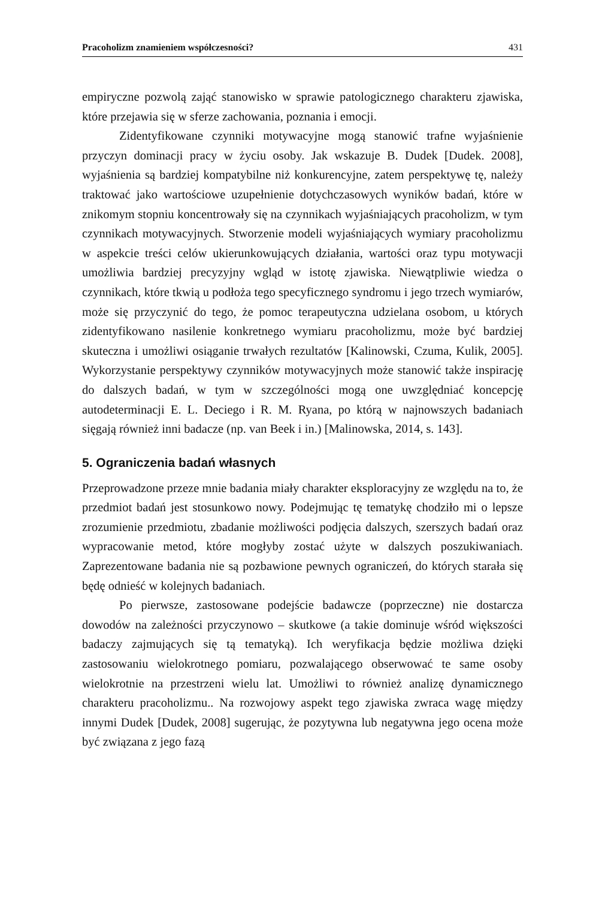Pracoholizm znamieniem współczesności? 431
empiryczne pozwolą zająć stanowisko w sprawie patologicznego charakteru zjawiska, które przejawia się w sferze zachowania, poznania i emocji.
Zidentyfikowane czynniki motywacyjne mogą stanowić trafne wyjaśnienie przyczyn dominacji pracy w życiu osoby. Jak wskazuje B. Dudek [Dudek. 2008], wyjaśnienia są bardziej kompatybilne niż konkurencyjne, zatem perspektywę tę, należy traktować jako wartościowe uzupełnienie dotychczasowych wyników badań, które w znikomym stopniu koncentrowały się na czynnikach wyjaśniających pracoholizm, w tym czynnikach motywacyjnych. Stworzenie modeli wyjaśniających wymiary pracoholizmu w aspekcie treści celów ukierunkowujących działania, wartości oraz typu motywacji umożliwia bardziej precyzyjny wgląd w istotę zjawiska. Niewątpliwie wiedza o czynnikach, które tkwią u podłoża tego specyficznego syndromu i jego trzech wymiarów, może się przyczynić do tego, że pomoc terapeutyczna udzielana osobom, u których zidentyfikowano nasilenie konkretnego wymiaru pracoholizmu, może być bardziej skuteczna i umożliwi osiąganie trwałych rezultatów [Kalinowski, Czuma, Kulik, 2005]. Wykorzystanie perspektywy czynników motywacyjnych może stanowić także inspirację do dalszych badań, w tym w szczególności mogą one uwzględniać koncepcję autodeterminacji E. L. Deciego i R. M. Ryana, po którą w najnowszych badaniach sięgają również inni badacze (np. van Beek i in.) [Malinowska, 2014, s. 143].
5. Ograniczenia badań własnych
Przeprowadzone przeze mnie badania miały charakter eksploracyjny ze względu na to, że przedmiot badań jest stosunkowo nowy. Podejmując tę tematykę chodziło mi o lepsze zrozumienie przedmiotu, zbadanie możliwości podjęcia dalszych, szerszych badań oraz wypracowanie metod, które mogłyby zostać użyte w dalszych poszukiwaniach. Zaprezentowane badania nie są pozbawione pewnych ograniczeń, do których starała się będę odnieść w kolejnych badaniach.
Po pierwsze, zastosowane podejście badawcze (poprzeczne) nie dostarcza dowodów na zależności przyczynowo – skutkowe (a takie dominuje wśród większości badaczy zajmujących się tą tematyką). Ich weryfikacja będzie możliwa dzięki zastosowaniu wielokrotnego pomiaru, pozwalającego obserwować te same osoby wielokrotnie na przestrzeni wielu lat. Umożliwi to również analizę dynamicznego charakteru pracoholizmu.. Na rozwojowy aspekt tego zjawiska zwraca wagę między innymi Dudek [Dudek, 2008] sugerując, że pozytywna lub negatywna jego ocena może być związana z jego fazą